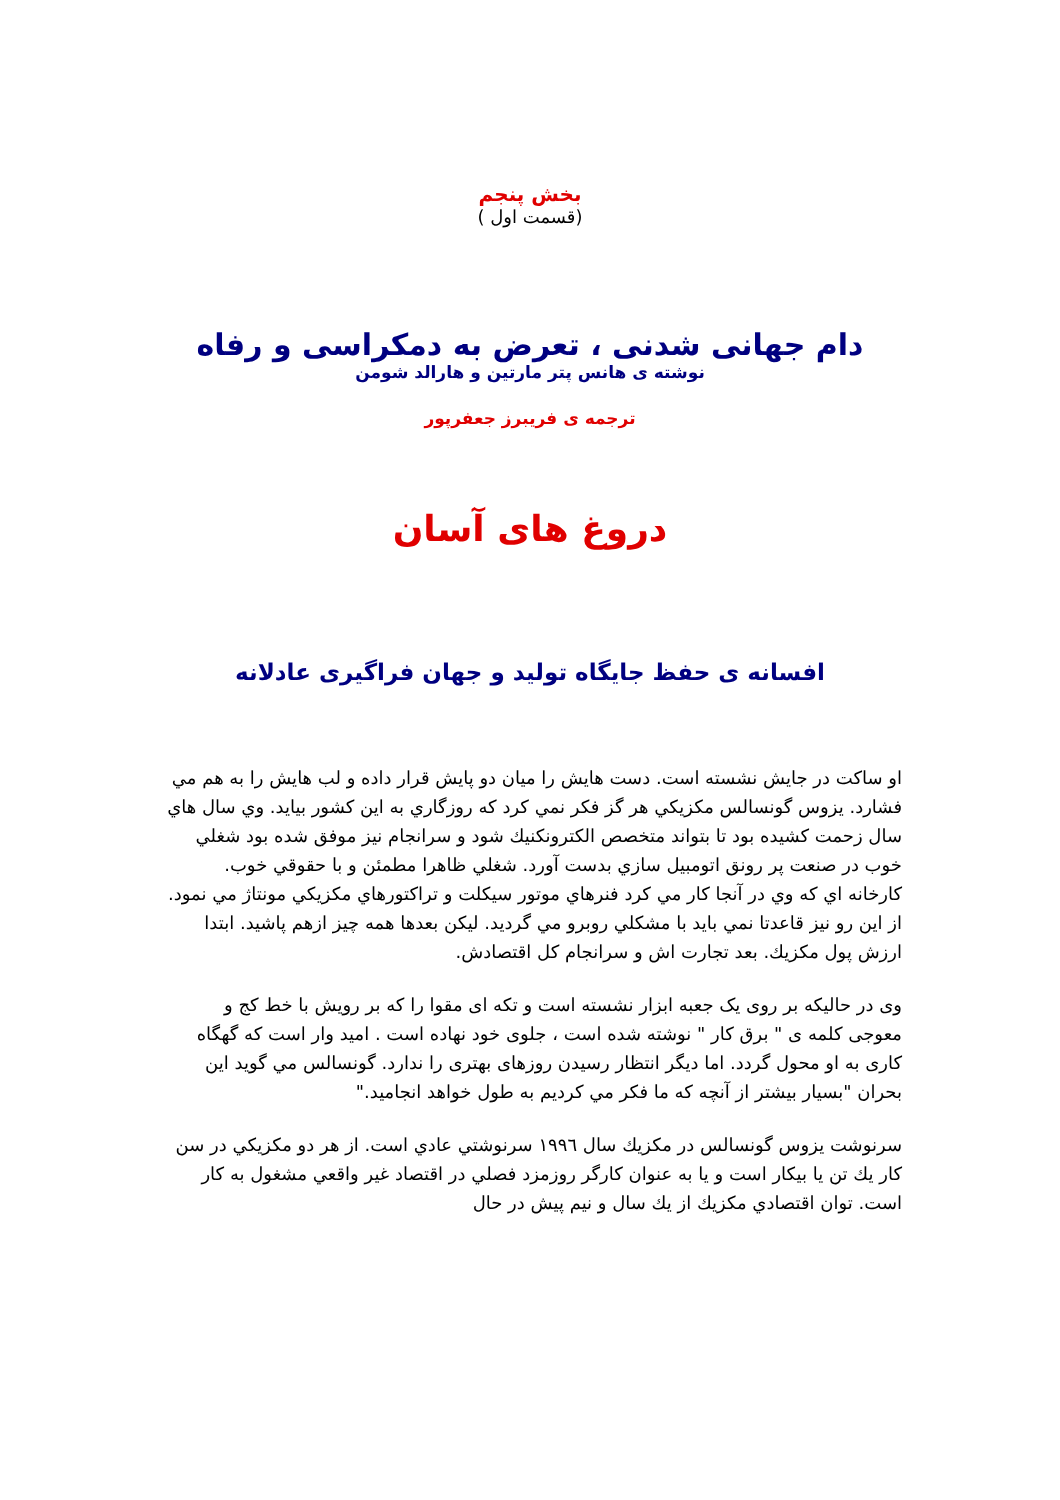بخش پنجم
(قسمت اول )
دام جهانی شدنی ، تعرض به دمکراسی و رفاه
نوشته ی هانس پتر مارتین و هارالد شومن
ترجمه ی فریبرز جعفرپور
دروغ های آسان
افسانه ی حفظ جایگاه تولید و جهان فراگیری عادلانه
او ساكت در جايش نشسته است. دست هايش را ميان دو پايش قرار داده و لب هايش را به هم مي فشارد. يزوس گونسالس مكزيكي هر گز فكر نمي كرد كه روزگاري به اين كشور بيايد. وي سال هاي سال زحمت كشيده بود تا بتواند متخصص الكترونكنيك شود و سرانجام نيز موفق شده بود شغلي خوب در صنعت پر رونق اتومبيل سازي بدست آورد. شغلي ظاهرا مطمئن و با حقوقي خوب.
كارخانه اي كه وي در آنجا كار مي كرد فنرهاي موتور سيكلت و تراكتورهاي مكزيكي مونتاژ مي نمود. از اين رو نيز قاعدتا نمي بايد با مشكلي روبرو مي گرديد. ليكن بعدها همه چيز ازهم پاشيد. ابتدا ارزش پول مكزيك. بعد تجارت اش و سرانجام كل اقتصادش.
وی در حالیکه بر روی یک جعبه ابزار نشسته است و تکه ای مقوا را که بر رویش با خط کج و معوجی کلمه ی " برق کار " نوشته شده است ، جلوی خود نهاده است . امید وار است که گهگاه کاری به او محول گردد. اما دیگر انتظار رسیدن روزهای بهتری را ندارد. گونسالس مي گويد اين بحران "بسيار بيشتر از آنچه كه ما فكر مي كرديم به طول خواهد انجاميد."
سرنوشت يزوس گونسالس در مكزيك سال ١٩٩٦ سرنوشتي عادي است. از هر دو مكزيكي در سن كار يك تن يا بيكار است و يا به عنوان كارگر روزمزد فصلي در اقتصاد غير واقعي مشغول به كار است. توان اقتصادي مكزيك از يك سال و نيم پيش در حال